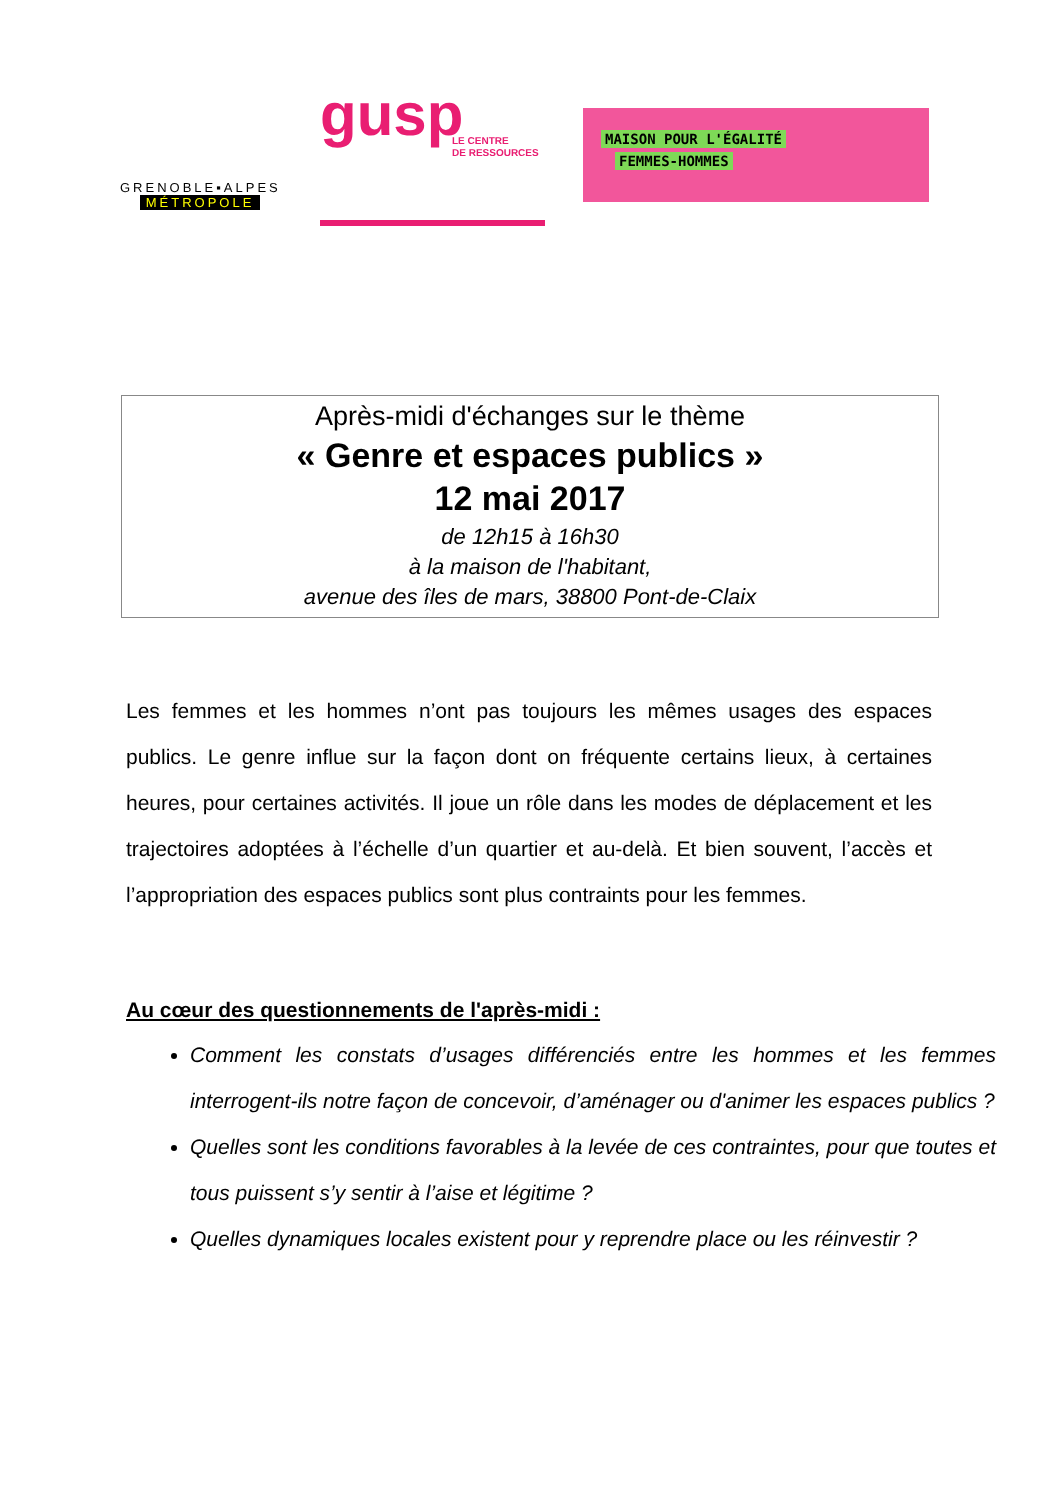GRENOBLE▪ALPES
MÉTROPOLE
gusp LE CENTRE
DE RESSOURCES
MAISON POUR L'ÉGALITÉ
FEMMES-HOMMES
Après-midi d'échanges sur le thème
« Genre et espaces publics »
12 mai 2017
de 12h15 à 16h30
à la maison de l'habitant,
avenue des îles de mars, 38800 Pont-de-Claix
Les femmes et les hommes n’ont pas toujours les mêmes usages des espaces publics. Le genre influe sur la façon dont on fréquente certains lieux, à certaines heures, pour certaines activités. Il joue un rôle dans les modes de déplacement et les trajectoires adoptées à l’échelle d’un quartier et au-delà. Et bien souvent, l’accès et l’appropriation des espaces publics sont plus contraints pour les femmes.
Au cœur des questionnements de l'après-midi :
Comment les constats d’usages différenciés entre les hommes et les femmes interrogent-ils notre façon de concevoir, d’aménager ou d'animer les espaces publics ?
Quelles sont les conditions favorables à la levée de ces contraintes, pour que toutes et tous puissent s’y sentir à l’aise et légitime ?
Quelles dynamiques locales existent pour y reprendre place ou les réinvestir ?